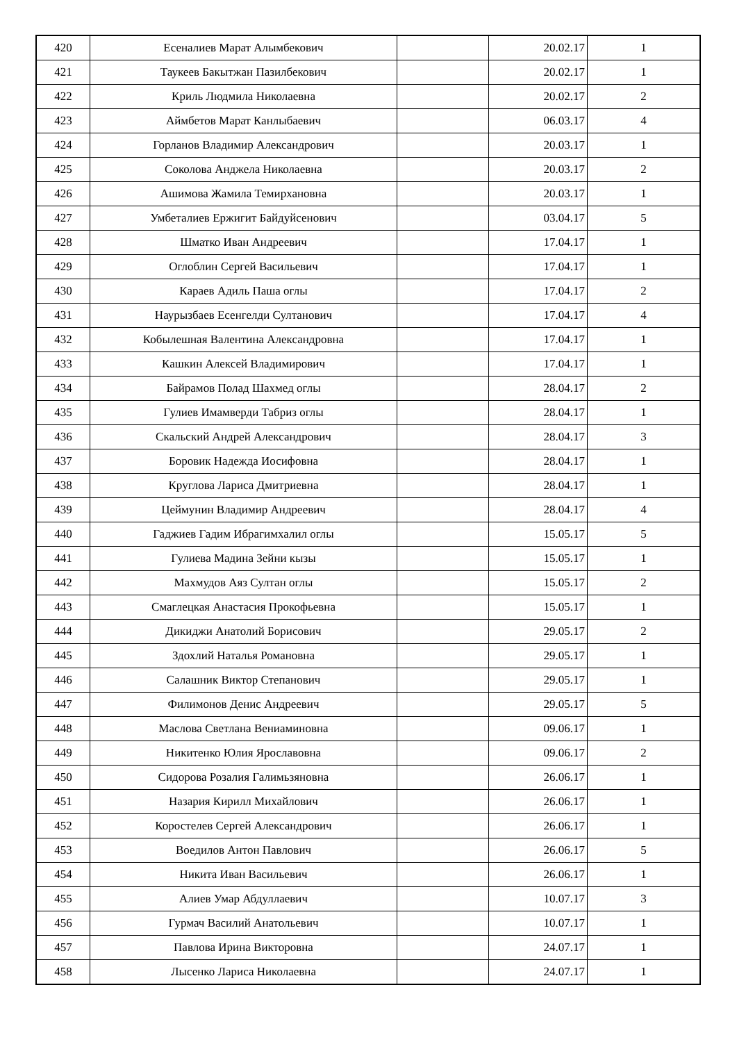| 420 | Есеналиев Марат Алымбекович | | 20.02.17 | 1 |
| 421 | Таукеев Бакытжан Пазилбекович | | 20.02.17 | 1 |
| 422 | Криль Людмила Николаевна | | 20.02.17 | 2 |
| 423 | Аймбетов Марат Канлыбаевич | | 06.03.17 | 4 |
| 424 | Горланов Владимир Александрович | | 20.03.17 | 1 |
| 425 | Соколова Анджела Николаевна | | 20.03.17 | 2 |
| 426 | Ашимова Жамила Темирхановна | | 20.03.17 | 1 |
| 427 | Умбеталиев Ержигит Байдуйсенович | | 03.04.17 | 5 |
| 428 | Шматко Иван Андреевич | | 17.04.17 | 1 |
| 429 | Оглоблин Сергей Васильевич | | 17.04.17 | 1 |
| 430 | Караев Адиль Паша оглы | | 17.04.17 | 2 |
| 431 | Наурызбаев Есенгелди Султанович | | 17.04.17 | 4 |
| 432 | Кобылешная Валентина Александровна | | 17.04.17 | 1 |
| 433 | Кашкин Алексей Владимирович | | 17.04.17 | 1 |
| 434 | Байрамов Полад Шахмед оглы | | 28.04.17 | 2 |
| 435 | Гулиев Имамверди Табриз оглы | | 28.04.17 | 1 |
| 436 | Скальский Андрей Александрович | | 28.04.17 | 3 |
| 437 | Боровик Надежда Иосифовна | | 28.04.17 | 1 |
| 438 | Круглова Лариса Дмитриевна | | 28.04.17 | 1 |
| 439 | Цеймунин Владимир Андреевич | | 28.04.17 | 4 |
| 440 | Гаджиев Гадим Ибрагимхалил оглы | | 15.05.17 | 5 |
| 441 | Гулиева Мадина Зейни кызы | | 15.05.17 | 1 |
| 442 | Махмудов Аяз Султан оглы | | 15.05.17 | 2 |
| 443 | Смаглецкая Анастасия Прокофьевна | | 15.05.17 | 1 |
| 444 | Дикиджи Анатолий Борисович | | 29.05.17 | 2 |
| 445 | Здохлий Наталья Романовна | | 29.05.17 | 1 |
| 446 | Салашник Виктор Степанович | | 29.05.17 | 1 |
| 447 | Филимонов Денис Андреевич | | 29.05.17 | 5 |
| 448 | Маслова Светлана Вениаминовна | | 09.06.17 | 1 |
| 449 | Никитенко Юлия Ярославовна | | 09.06.17 | 2 |
| 450 | Сидорова Розалия Галимьзяновна | | 26.06.17 | 1 |
| 451 | Назария Кирилл Михайлович | | 26.06.17 | 1 |
| 452 | Коростелев Сергей Александрович | | 26.06.17 | 1 |
| 453 | Воедилов Антон Павлович | | 26.06.17 | 5 |
| 454 | Никита Иван Васильевич | | 26.06.17 | 1 |
| 455 | Алиев Умар Абдуллаевич | | 10.07.17 | 3 |
| 456 | Гурмач Василий Анатольевич | | 10.07.17 | 1 |
| 457 | Павлова Ирина Викторовна | | 24.07.17 | 1 |
| 458 | Лысенко Лариса Николаевна | | 24.07.17 | 1 |